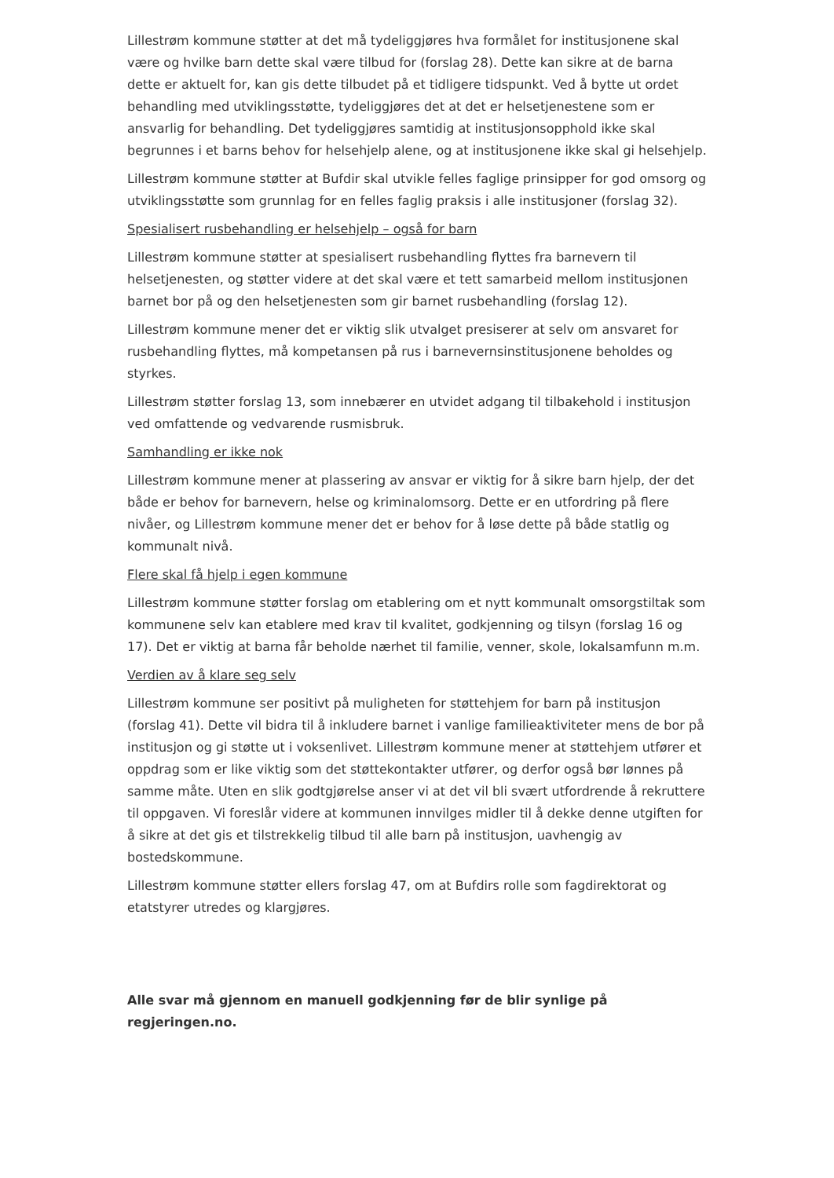Lillestrøm kommune støtter at det må tydeliggjøres hva formålet for institusjonene skal være og hvilke barn dette skal være tilbud for (forslag 28). Dette kan sikre at de barna dette er aktuelt for, kan gis dette tilbudet på et tidligere tidspunkt. Ved å bytte ut ordet behandling med utviklingsstøtte, tydeliggjøres det at det er helsetjenestene som er ansvarlig for behandling. Det tydeliggjøres samtidig at institusjonsopphold ikke skal begrunnes i et barns behov for helsehjelp alene, og at institusjonene ikke skal gi helsehjelp.
Lillestrøm kommune støtter at Bufdir skal utvikle felles faglige prinsipper for god omsorg og utviklingsstøtte som grunnlag for en felles faglig praksis i alle institusjoner (forslag 32).
Spesialisert rusbehandling er helsehjelp – også for barn
Lillestrøm kommune støtter at spesialisert rusbehandling flyttes fra barnevern til helsetjenesten, og støtter videre at det skal være et tett samarbeid mellom institusjonen barnet bor på og den helsetjenesten som gir barnet rusbehandling (forslag 12).
Lillestrøm kommune mener det er viktig slik utvalget presiserer at selv om ansvaret for rusbehandling flyttes, må kompetansen på rus i barnevernsinstitusjonene beholdes og styrkes.
Lillestrøm støtter forslag 13, som innebærer en utvidet adgang til tilbakehold i institusjon ved omfattende og vedvarende rusmisbruk.
Samhandling er ikke nok
Lillestrøm kommune mener at plassering av ansvar er viktig for å sikre barn hjelp, der det både er behov for barnevern, helse og kriminalomsorg. Dette er en utfordring på flere nivåer, og Lillestrøm kommune mener det er behov for å løse dette på både statlig og kommunalt nivå.
Flere skal få hjelp i egen kommune
Lillestrøm kommune støtter forslag om etablering om et nytt kommunalt omsorgstiltak som kommunene selv kan etablere med krav til kvalitet, godkjenning og tilsyn (forslag 16 og 17). Det er viktig at barna får beholde nærhet til familie, venner, skole, lokalsamfunn m.m.
Verdien av å klare seg selv
Lillestrøm kommune ser positivt på muligheten for støttehjem for barn på institusjon (forslag 41). Dette vil bidra til å inkludere barnet i vanlige familieaktiviteter mens de bor på institusjon og gi støtte ut i voksenlivet. Lillestrøm kommune mener at støttehjem utfører et oppdrag som er like viktig som det støttekontakter utfører, og derfor også bør lønnes på samme måte. Uten en slik godtgjørelse anser vi at det vil bli svært utfordrende å rekruttere til oppgaven. Vi foreslår videre at kommunen innvilges midler til å dekke denne utgiften for å sikre at det gis et tilstrekkelig tilbud til alle barn på institusjon, uavhengig av bostedskommune.
Lillestrøm kommune støtter ellers forslag 47, om at Bufdirs rolle som fagdirektorat og etatstyrer utredes og klargjøres.
Alle svar må gjennom en manuell godkjenning før de blir synlige på regjeringen.no.